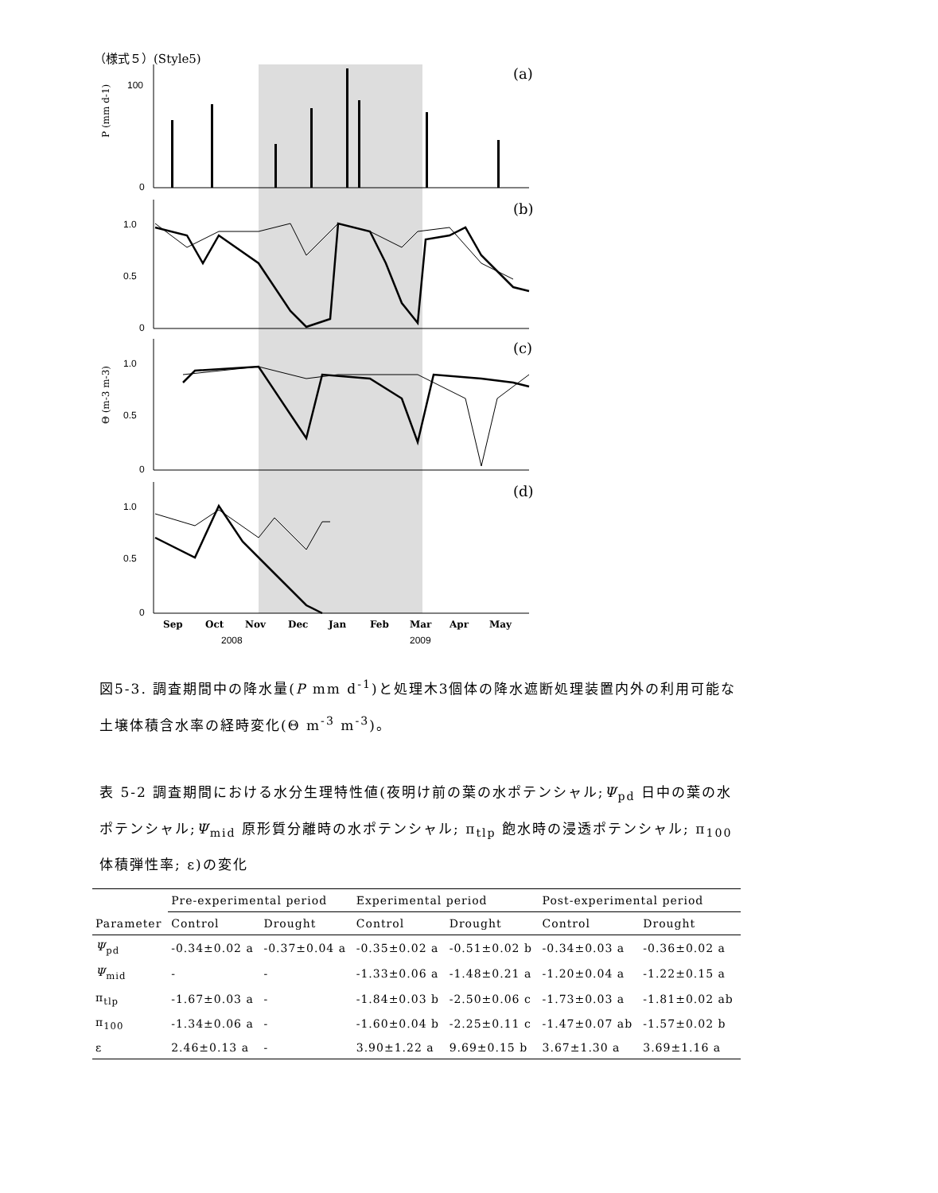（様式５）(Style5)
(a)
(b)
(c)
(d)
100
0
1.0
0.5
0
1.0
0.5
0
1.0
0.5
0
P (mm d-1)
Θ (m-3 m-3)
Sep
Oct
Nov
Dec
Jan
Feb
Mar
Apr
May
2008
2009
図5-3. 調査期間中の降水量(P mm d<sup>-1</sup>)と処理木3個体の降水遮断処理装置内外の利用可能な土壌体積含水率の経時変化(Θ m<sup>-3</sup> m<sup>-3</sup>)。
表 5-2 調査期間における水分生理特性値(夜明け前の葉の水ポテンシャル;Ψ<sub>pd</sub> 日中の葉の水ポテンシャル;Ψ<sub>mid</sub> 原形質分離時の水ポテンシャル; π<sub>tlp</sub> 飽水時の浸透ポテンシャル; π<sub>100</sub> 体積弾性率; ε)の変化
| | Pre-experimental period | | Experimental period | | Post-experimental period | |
| --- | --- | --- | --- | --- | --- | --- |
| Parameter | Control | Drought | Control | Drought | Control | Drought |
| Ψ<sub>pd</sub> | -0.34±0.02 a | -0.37±0.04 a | -0.35±0.02 a | -0.51±0.02 b | -0.34±0.03 a | -0.36±0.02 a |
| Ψ<sub>mid</sub> | - | - | -1.33±0.06 a | -1.48±0.21 a | -1.20±0.04 a | -1.22±0.15 a |
| π<sub>tlp</sub> | -1.67±0.03 a | - | -1.84±0.03 b | -2.50±0.06 c | -1.73±0.03 a | -1.81±0.02 ab |
| π<sub>100</sub> | -1.34±0.06 a | - | -1.60±0.04 b | -2.25±0.11 c | -1.47±0.07 ab | -1.57±0.02 b |
| ε | 2.46±0.13 a | - | 3.90±1.22 a | 9.69±0.15 b | 3.67±1.30 a | 3.69±1.16 a |